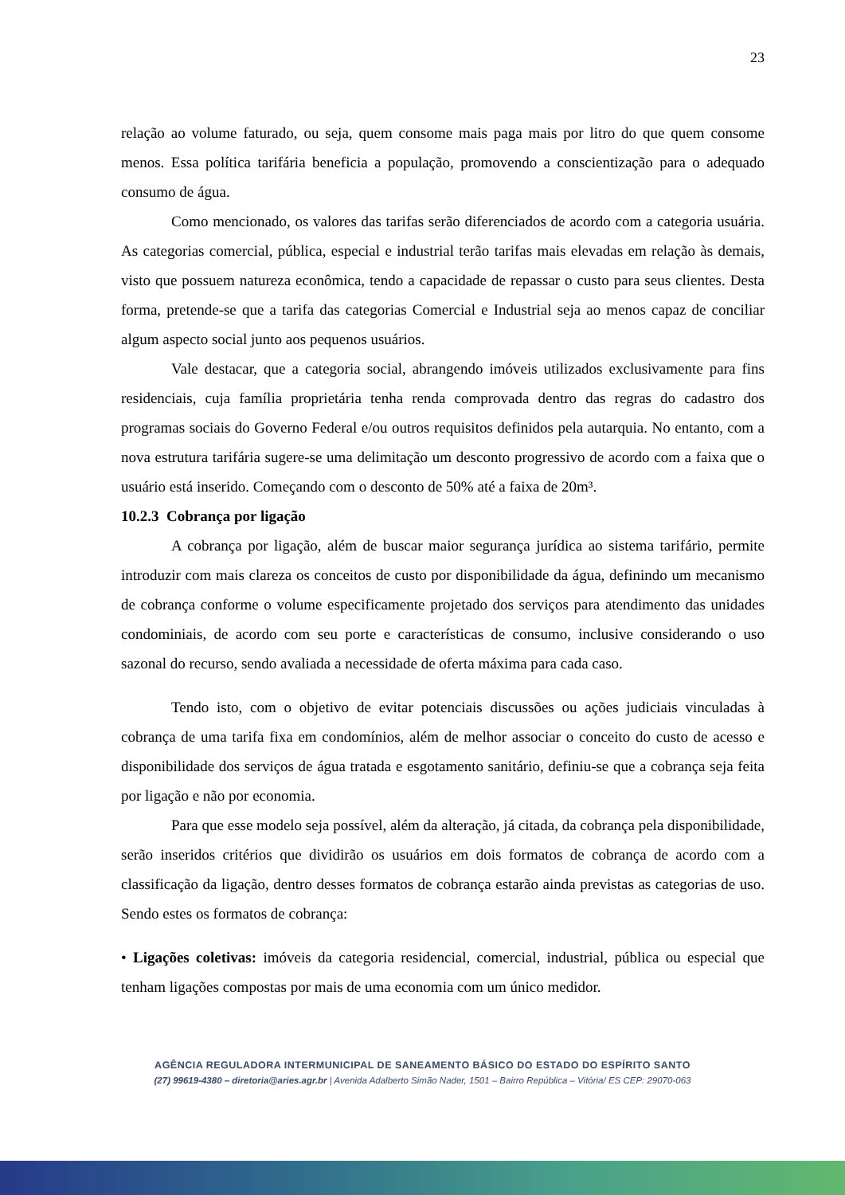23
relação ao volume faturado, ou seja, quem consome mais paga mais por litro do que quem consome menos. Essa política tarifária beneficia a população, promovendo a conscientização para o adequado consumo de água.
Como mencionado, os valores das tarifas serão diferenciados de acordo com a categoria usuária. As categorias comercial, pública, especial e industrial terão tarifas mais elevadas em relação às demais, visto que possuem natureza econômica, tendo a capacidade de repassar o custo para seus clientes. Desta forma, pretende-se que a tarifa das categorias Comercial e Industrial seja ao menos capaz de conciliar algum aspecto social junto aos pequenos usuários.
Vale destacar, que a categoria social, abrangendo imóveis utilizados exclusivamente para fins residenciais, cuja família proprietária tenha renda comprovada dentro das regras do cadastro dos programas sociais do Governo Federal e/ou outros requisitos definidos pela autarquia. No entanto, com a nova estrutura tarifária sugere-se uma delimitação um desconto progressivo de acordo com a faixa que o usuário está inserido. Começando com o desconto de 50% até a faixa de 20m³.
10.2.3 Cobrança por ligação
A cobrança por ligação, além de buscar maior segurança jurídica ao sistema tarifário, permite introduzir com mais clareza os conceitos de custo por disponibilidade da água, definindo um mecanismo de cobrança conforme o volume especificamente projetado dos serviços para atendimento das unidades condominiais, de acordo com seu porte e características de consumo, inclusive considerando o uso sazonal do recurso, sendo avaliada a necessidade de oferta máxima para cada caso.
Tendo isto, com o objetivo de evitar potenciais discussões ou ações judiciais vinculadas à cobrança de uma tarifa fixa em condomínios, além de melhor associar o conceito do custo de acesso e disponibilidade dos serviços de água tratada e esgotamento sanitário, definiu-se que a cobrança seja feita por ligação e não por economia.
Para que esse modelo seja possível, além da alteração, já citada, da cobrança pela disponibilidade, serão inseridos critérios que dividirão os usuários em dois formatos de cobrança de acordo com a classificação da ligação, dentro desses formatos de cobrança estarão ainda previstas as categorias de uso. Sendo estes os formatos de cobrança:
• Ligações coletivas: imóveis da categoria residencial, comercial, industrial, pública ou especial que tenham ligações compostas por mais de uma economia com um único medidor.
AGÊNCIA REGULADORA INTERMUNICIPAL DE SANEAMENTO BÁSICO DO ESTADO DO ESPÍRITO SANTO
(27) 99619-4380 – diretoria@aries.agr.br | Avenida Adalberto Simão Nader, 1501 – Bairro República – Vitória/ ES CEP: 29070-063